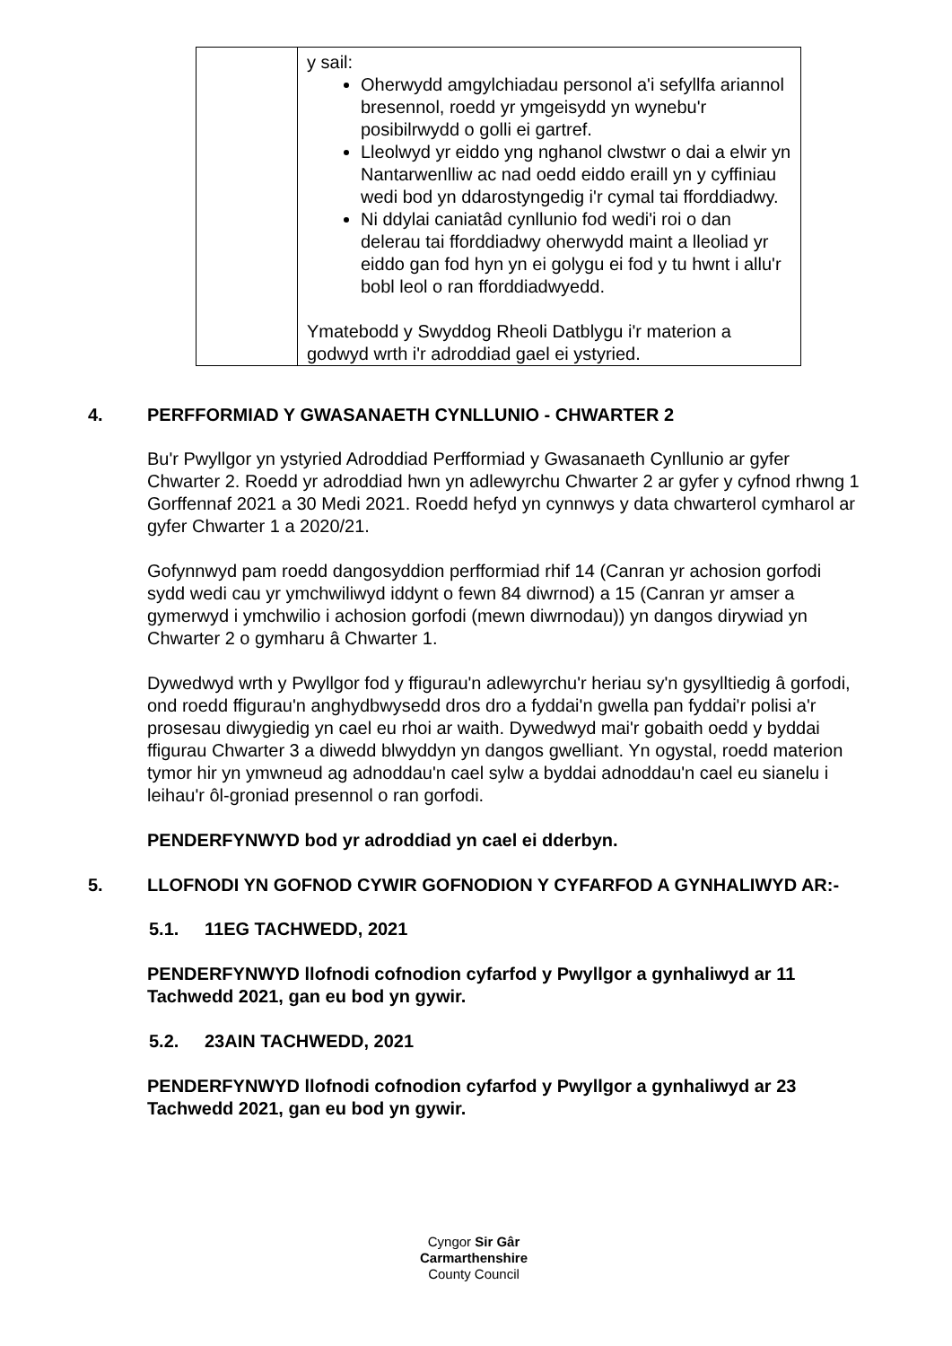| | y sail: Oherwydd amgylchiadau personol a'i sefyllfa ariannol bresennol, roedd yr ymgeisydd yn wynebu'r posibilrwydd o golli ei gartref. Lleolwyd yr eiddo yng nghanol clwstwr o dai a elwir yn Nantarwenlliw ac nad oedd eiddo eraill yn y cyffiniau wedi bod yn ddarostyngedig i'r cymal tai fforddiadwy. Ni ddylai caniatâd cynllunio fod wedi'i roi o dan delerau tai fforddiadwy oherwydd maint a lleoliad yr eiddo gan fod hyn yn ei golygu ei fod y tu hwnt i allu'r bobl leol o ran fforddiadwyedd. Ymatebodd y Swyddog Rheoli Datblygu i'r materion a godwyd wrth i'r adroddiad gael ei ystyried. |
4. PERFFORMIAD Y GWASANAETH CYNLLUNIO - CHWARTER 2
Bu'r Pwyllgor yn ystyried Adroddiad Perfformiad y Gwasanaeth Cynllunio ar gyfer Chwarter 2. Roedd yr adroddiad hwn yn adlewyrchu Chwarter 2 ar gyfer y cyfnod rhwng 1 Gorffennaf 2021 a 30 Medi 2021. Roedd hefyd yn cynnwys y data chwarterol cymharol ar gyfer Chwarter 1 a 2020/21.
Gofynnwyd pam roedd dangosyddion perfformiad rhif 14 (Canran yr achosion gorfodi sydd wedi cau yr ymchwiliwyd iddynt o fewn 84 diwrnod) a 15 (Canran yr amser a gymerwyd i ymchwilio i achosion gorfodi (mewn diwrnodau)) yn dangos dirywiad yn Chwarter 2 o gymharu â Chwarter 1.
Dywedwyd wrth y Pwyllgor fod y ffigurau'n adlewyrchu'r heriau sy'n gysylltiedig â gorfodi, ond roedd ffigurau'n anghydbwysedd dros dro a fyddai'n gwella pan fyddai'r polisi a'r prosesau diwygiedig yn cael eu rhoi ar waith. Dywedwyd mai'r gobaith oedd y byddai ffigurau Chwarter 3 a diwedd blwyddyn yn dangos gwelliant. Yn ogystal, roedd materion tymor hir yn ymwneud ag adnoddau'n cael sylw a byddai adnoddau'n cael eu sianelu i leihau'r ôl-groniad presennol o ran gorfodi.
PENDERFYNWYD bod yr adroddiad yn cael ei dderbyn.
5. LLOFNODI YN GOFNOD CYWIR GOFNODION Y CYFARFOD A GYNHALIWYD AR:-
5.1. 11EG TACHWEDD, 2021
PENDERFYNWYD llofnodi cofnodion cyfarfod y Pwyllgor a gynhaliwyd ar 11 Tachwedd 2021, gan eu bod yn gywir.
5.2. 23AIN TACHWEDD, 2021
PENDERFYNWYD llofnodi cofnodion cyfarfod y Pwyllgor a gynhaliwyd ar 23 Tachwedd 2021, gan eu bod yn gywir.
Cyngor Sir Gâr
Carmarthenshire
County Council